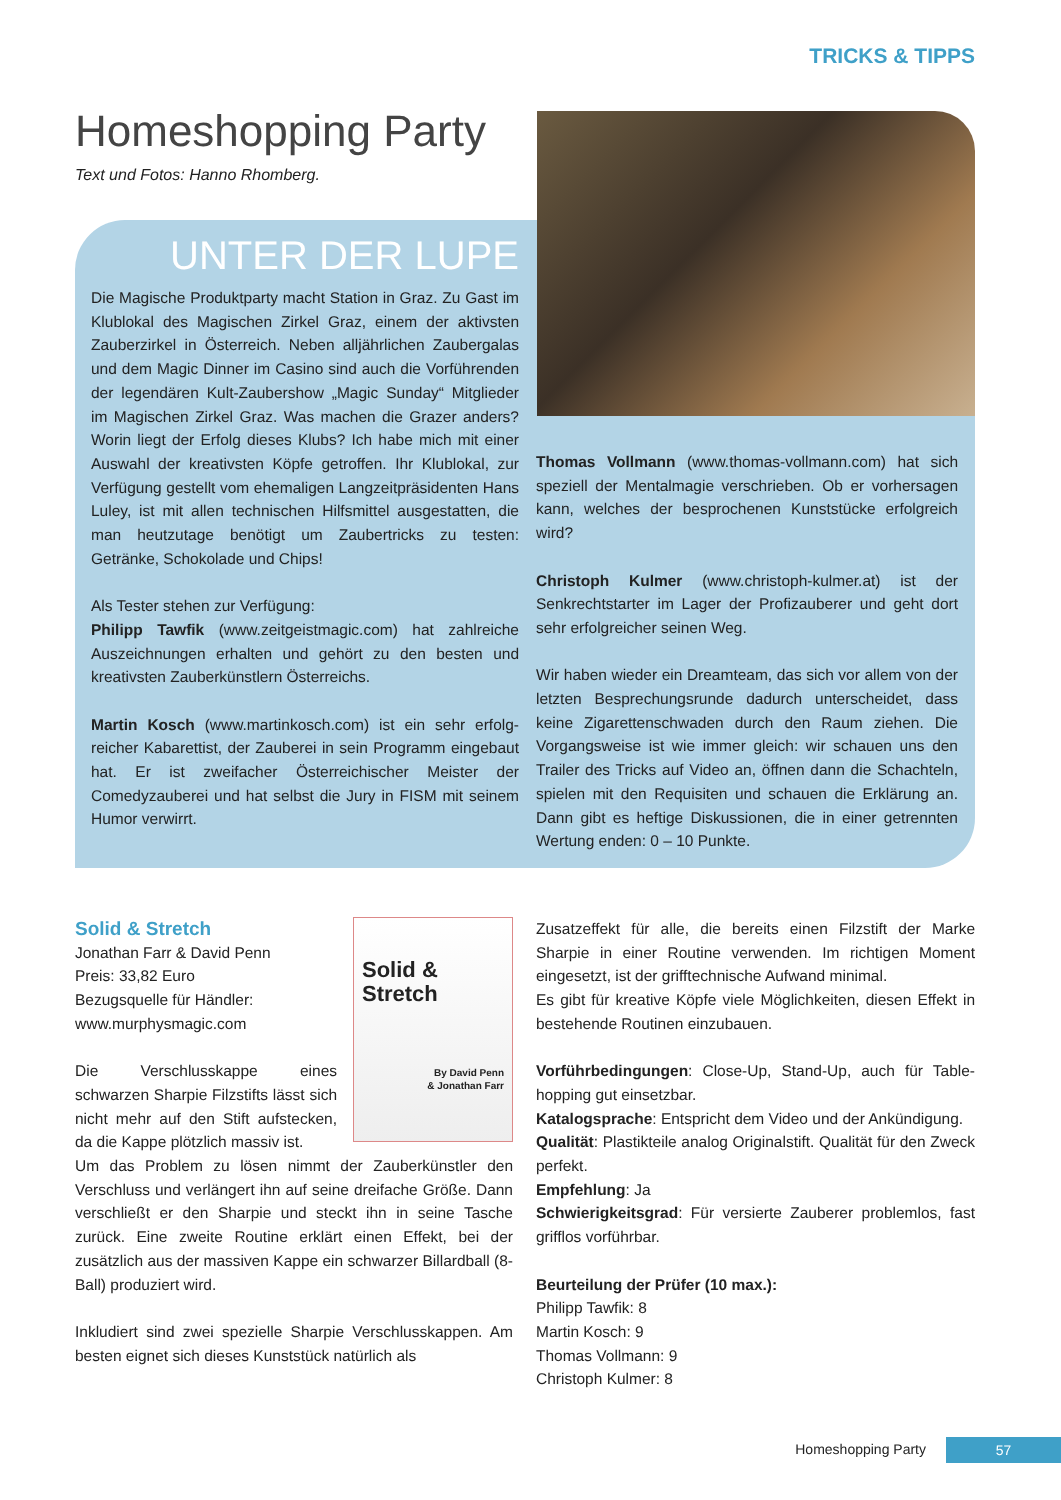TRICKS & TIPPS
Homeshopping Party
Text und Fotos: Hanno Rhomberg.
UNTER DER LUPE
Die Magische Produktparty macht Station in Graz. Zu Gast im Klublokal des Magischen Zirkel Graz, einem der aktivsten Zauberzirkel in Österreich. Neben alljährlichen Zaubergalas und dem Magic Dinner im Casino sind auch die Vorführenden der legendären Kult-Zaubershow „Magic Sunday“ Mitglieder im Magischen Zirkel Graz. Was machen die Grazer anders? Worin liegt der Erfolg dieses Klubs? Ich habe mich mit einer Auswahl der krea­tivsten Köpfe getroffen. Ihr Klublokal, zur Verfügung gestellt vom ehemaligen Langzeitpräsidenten Hans Luley, ist mit allen technischen Hilfsmittel ausgestatten, die man heutzutage benötigt um Zaubertricks zu testen: Getränke, Schokolade und Chips!
Als Tester stehen zur Verfügung:
Philipp Tawfik (www.zeitgeistmagic.com) hat zahlreiche Auszeichnungen erhalten und gehört zu den besten und kreativsten Zauberkünstlern Österreichs.
Martin Kosch (www.martinkosch.com) ist ein sehr erfolg­reicher Kabarettist, der Zauberei in sein Programm einge­baut hat. Er ist zweifacher Österreichischer Meister der Comedyzauberei und hat selbst die Jury in FISM mit sei­nem Humor verwirrt.
Thomas Vollmann (www.thomas-vollmann.com) hat sich speziell der Mentalmagie verschrieben. Ob er vorhersa­gen kann, welches der besprochenen Kunststücke erfolg­reich wird?
Christoph Kulmer (www.christoph-kulmer.at) ist der Senkrechtstarter im Lager der Profizauberer und geht dort sehr erfolgreicher seinen Weg.
Wir haben wieder ein Dreamteam, das sich vor allem von der letzten Besprechungsrunde dadurch unterscheidet, dass keine Zigarettenschwaden durch den Raum ziehen. Die Vorgangsweise ist wie immer gleich: wir schauen uns den Trailer des Tricks auf Video an, öffnen dann die Schachteln, spielen mit den Requisiten und schauen die Erklärung an. Dann gibt es heftige Diskussionen, die in einer getrennten Wertung enden: 0 – 10 Punkte.
Solid &
Stretch
By David Penn
& Jonathan Farr
Solid & Stretch
Jonathan Farr & David Penn
Preis: 33,82 Euro
Bezugsquelle für Händler:
www.murphysmagic.com
Die Verschlusskappe eines schwarzen Sharpie Filzstifts lässt sich nicht mehr auf den Stift auf­stecken, da die Kappe plötzlich massiv ist.
Um das Problem zu lösen nimmt der Zauberkünstler den Verschluss und verlängert ihn auf seine dreifache Größe. Dann verschließt er den Sharpie und steckt ihn in seine Tasche zurück. Eine zweite Routine erklärt einen Effekt, bei der zusätzlich aus der massiven Kappe ein schwarzer Bil­lardball (8-Ball) produziert wird.
Inkludiert sind zwei spezielle Sharpie Verschlusskappen. Am besten eignet sich dieses Kunststück natürlich als
Zusatzeffekt für alle, die bereits einen Filzstift der Marke Sharpie in einer Routine verwenden. Im richtigen Moment eingesetzt, ist der grifftechnische Aufwand minimal.
Es gibt für kreative Köpfe viele Möglichkeiten, diesen Effekt in bestehende Routinen einzubauen.
Vorführbedingungen: Close-Up, Stand-Up, auch für Table­hopping gut einsetzbar.
Katalogsprache: Entspricht dem Video und der Ankündigung.
Qualität: Plastikteile analog Originalstift. Qualität für den Zweck perfekt.
Empfehlung: Ja
Schwierigkeitsgrad: Für versierte Zauberer problemlos, fast grifflos vorführbar.
Beurteilung der Prüfer (10 max.):
Philipp Tawfik: 8
Martin Kosch: 9
Thomas Vollmann: 9
Christoph Kulmer: 8
Homeshopping Party 57